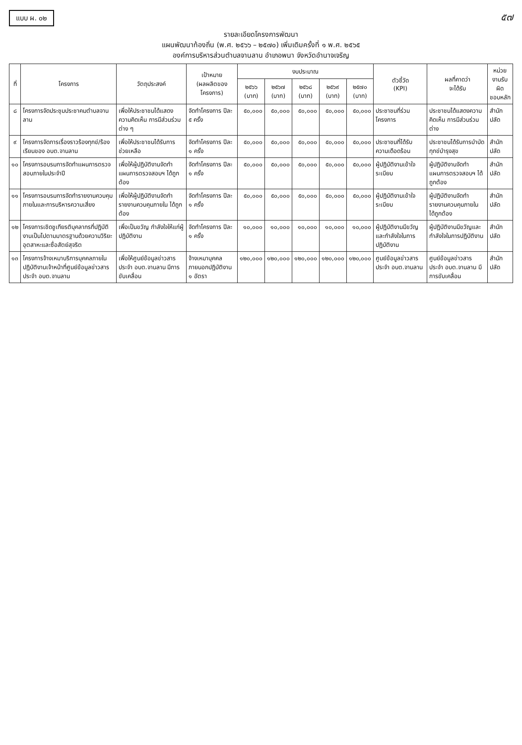แบบ ผ. ๐๒
๕๗
รายละเอียดโครงการพัฒนา
แผนพัฒนาท้องถิ่น (พ.ศ. ๒๕๖๖ – ๒๕๗๐) เพิ่มเติมครั้งที่ ๑ พ.ศ. ๒๕๖๕
องค์การบริหารส่วนตำบลจานลาน อำเภอพนา จังหวัดอำนาจเจริญ
| ที่ | โครงการ | วัตถุประสงค์ | เป้าหมาย (ผลผลิตของโครงการ) | งบประมาณ | | | | | ตัวชี้วัด (KPI) | ผลที่คาดว่า จะได้รับ | หน่วยงานรับผิด ชอบหลัก |
| --- | --- | --- | --- | --- | --- | --- | --- | --- | --- | --- | --- |
| | | | | ๒๕๖๖ (บาท) | ๒๕๖๗ (บาท) | ๒๕๖๘ (บาท) | ๒๕๖๙ (บาท) | ๒๕๗๐ (บาท) | | | |
| ๘ | โครงการจัดประชุมประชาคมตำบลจานลาน | เพื่อให้ประชาชนได้แสดงความคิดเห็น การมีส่วนร่วมต่าง ๆ | จัดทำโครงการ ปีละ ๕ ครั้ง | ๕๐,๐๐๐ | ๕๐,๐๐๐ | ๕๐,๐๐๐ | ๕๐,๐๐๐ | ๕๐,๐๐๐ | ประชาชนที่ร่วมโครงการ | ประชาชนได้แสดงความคิดเห็น การมีส่วนร่วมต่าง | สำนักปลัด |
| ๙ | โครงการจัดการเรื่องราวร้องทุกข์/ร้องเรียนของ อบต.จานลาน | เพื่อให้ประชาชนได้รับการช่วยเหลือ | จัดทำโครงการ ปีละ ๑ ครั้ง | ๕๐,๐๐๐ | ๕๐,๐๐๐ | ๕๐,๐๐๐ | ๕๐,๐๐๐ | ๕๐,๐๐๐ | ประชาชนที่ได้รับความเดือดร้อน | ประชาชนได้รับการบำบัดทุกข์บำรุงสุข | สำนักปลัด |
| ๑๐ | โครงการอบรมการจัดทำแผนการตรวจสอบภายในประจำปี | เพื่อให้ผู้ปฏิบัติงานจัดทำแผนการตรวจสอบฯ ได้ถูกต้อง | จัดทำโครงการ ปีละ ๑ ครั้ง | ๕๐,๐๐๐ | ๕๐,๐๐๐ | ๕๐,๐๐๐ | ๕๐,๐๐๐ | ๕๐,๐๐๐ | ผู้ปฏิบัติงานเข้าใจระเบียบ | ผู้ปฏิบัติงานจัดทำแผนการตรวจสอบฯ ได้ถูกต้อง | สำนักปลัด |
| ๑๑ | โครงการอบรมการจัดทำรายงานควบคุมภายในและการบริหารความเสี่ยง | เพื่อให้ผู้ปฏิบัติงานจัดทำรายงานควบคุมภายใน ได้ถูกต้อง | จัดทำโครงการ ปีละ ๑ ครั้ง | ๕๐,๐๐๐ | ๕๐,๐๐๐ | ๕๐,๐๐๐ | ๕๐,๐๐๐ | ๕๐,๐๐๐ | ผู้ปฏิบัติงานเข้าใจระเบียบ | ผู้ปฏิบัติงานจัดทำรายงานควบคุมภายใน ได้ถูกต้อง | สำนักปลัด |
| ๑๒ | โครงการเชิดชูเกียรติบุคลากรที่ปฏิบัติงานเป็นไปตามมาตรฐานด้วยความวิริยะอุตสาหะและซื่อสัตย์สุจริต | เพื่อเป็นขวัญ กำลังใจให้แก่ผู้ปฏิบัติงาน | จัดทำโครงการ ปีละ ๑ ครั้ง | ๑๐,๐๐๐ | ๑๐,๐๐๐ | ๑๐,๐๐๐ | ๑๐,๐๐๐ | ๑๐,๐๐๐ | ผู้ปฏิบัติงานมีขวัญและกำลังใจในการปฏิบัติงาน | ผู้ปฏิบัติงานมีขวัญและกำลังใจในการปฏิบัติงาน | สำนักปลัด |
| ๑๓ | โครงการจ้างเหมาบริการบุคคลภายในปฏิบัติงานเจ้าหน้าที่ศูนย์ข้อมูลข่าวสารประจำ อบต.จานลาน | เพื่อให้ศูนย์ข้อมูลข่าวสารประจำ อบต.จานลาน มีการขับเคลื่อน | จ้างเหมาบุคคลภายนอกปฏิบัติงาน ๑ อัตรา | ๑๒๐,๐๐๐ | ๑๒๐,๐๐๐ | ๑๒๐,๐๐๐ | ๑๒๐,๐๐๐ | ๑๒๐,๐๐๐ | ศูนย์ข้อมูลข่าวสารประจำ อบต.จานลาน | ศูนย์ข้อมูลข่าวสารประจำ อบต.จานลาน มีการขับเคลื่อน | สำนักปลัด |